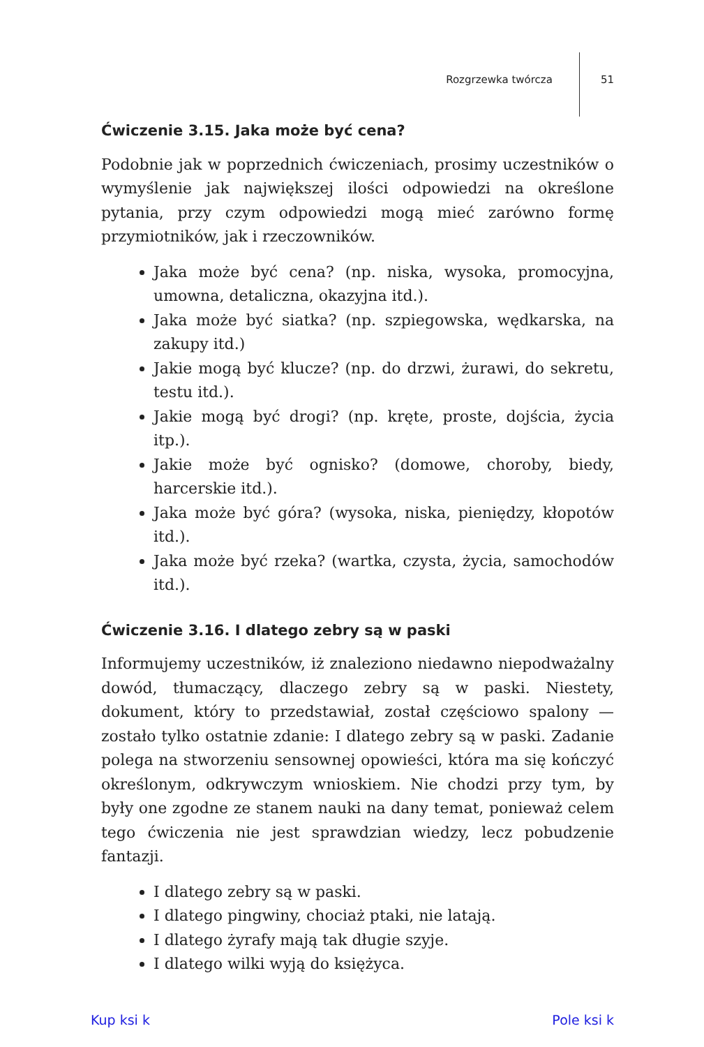Rozgrzewka twórcza 51
Ćwiczenie 3.15. Jaka może być cena?
Podobnie jak w poprzednich ćwiczeniach, prosimy uczestników o wymyślenie jak największej ilości odpowiedzi na określone pytania, przy czym odpowiedzi mogą mieć zarówno formę przymiotników, jak i rzeczowników.
Jaka może być cena? (np. niska, wysoka, promocyjna, umowna, detaliczna, okazyjna itd.).
Jaka może być siatka? (np. szpiegowska, wędkarska, na zakupy itd.)
Jakie mogą być klucze? (np. do drzwi, żurawi, do sekretu, testu itd.).
Jakie mogą być drogi? (np. kręte, proste, dojścia, życia itp.).
Jakie może być ognisko? (domowe, choroby, biedy, harcerskie itd.).
Jaka może być góra? (wysoka, niska, pieniędzy, kłopotów itd.).
Jaka może być rzeka? (wartka, czysta, życia, samochodów itd.).
Ćwiczenie 3.16. I dlatego zebry są w paski
Informujemy uczestników, iż znaleziono niedawno niepodważalny dowód, tłumaczący, dlaczego zebry są w paski. Niestety, dokument, który to przedstawiał, został częściowo spalony — zostało tylko ostatnie zdanie: I dlatego zebry są w paski. Zadanie polega na stworzeniu sensownej opowieści, która ma się kończyć określonym, odkrywczym wnioskiem. Nie chodzi przy tym, by były one zgodne ze stanem nauki na dany temat, ponieważ celem tego ćwiczenia nie jest sprawdzian wiedzy, lecz pobudzenie fantazji.
I dlatego zebry są w paski.
I dlatego pingwiny, chociaż ptaki, nie latają.
I dlatego żyrafy mają tak długie szyje.
I dlatego wilki wyją do księżyca.
Kup ksi k Pole ksi k